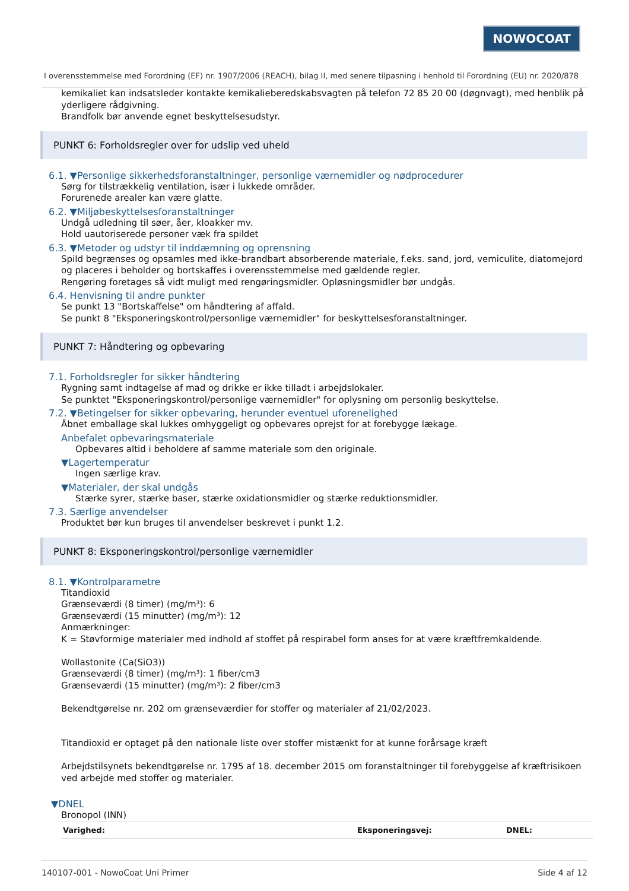NOWOCOAT
I overensstemmelse med Forordning (EF) nr. 1907/2006 (REACH), bilag II, med senere tilpasning i henhold til Forordning (EU) nr. 2020/878
kemikaliet kan indsatsleder kontakte kemikalieberedskabsvagten på telefon 72 85 20 00 (døgnvagt), med henblik på yderligere rådgivning.
Brandfolk bør anvende egnet beskyttelsesudstyr.
PUNKT 6: Forholdsregler over for udslip ved uheld
6.1. ▼Personlige sikkerhedsforanstaltninger, personlige værnemidler og nødprocedurer
Sørg for tilstrækkelig ventilation, især i lukkede områder.
Forurenede arealer kan være glatte.
6.2. ▼Miljøbeskyttelsesforanstaltninger
Undgå udledning til søer, åer, kloakker mv.
Hold uautoriserede personer væk fra spildet
6.3. ▼Metoder og udstyr til inddæmning og oprensning
Spild begrænses og opsamles med ikke-brandbart absorberende materiale, f.eks. sand, jord, vemiculite, diatomejord og placeres i beholder og bortskaffes i overensstemmelse med gældende regler.
Rengøring foretages så vidt muligt med rengøringsmidler. Opløsningsmidler bør undgås.
6.4. Henvisning til andre punkter
Se punkt 13 "Bortskaffelse" om håndtering af affald.
Se punkt 8 "Eksponeringskontrol/personlige værnemidler" for beskyttelsesforanstaltninger.
PUNKT 7: Håndtering og opbevaring
7.1. Forholdsregler for sikker håndtering
Rygning samt indtagelse af mad og drikke er ikke tilladt i arbejdslokaler.
Se punktet "Eksponeringskontrol/personlige værnemidler" for oplysning om personlig beskyttelse.
7.2. ▼Betingelser for sikker opbevaring, herunder eventuel uforenelighed
Åbnet emballage skal lukkes omhyggeligt og opbevares oprejst for at forebygge lækage.
Anbefalet opbevaringsmateriale
Opbevares altid i beholdere af samme materiale som den originale.
▼Lagertemperatur
Ingen særlige krav.
▼Materialer, der skal undgås
Stærke syrer, stærke baser, stærke oxidationsmidler og stærke reduktionsmidler.
7.3. Særlige anvendelser
Produktet bør kun bruges til anvendelser beskrevet i punkt 1.2.
PUNKT 8: Eksponeringskontrol/personlige værnemidler
8.1. ▼Kontrolparametre
Titandioxid
Grænseværdi (8 timer) (mg/m³): 6
Grænseværdi (15 minutter) (mg/m³): 12
Anmærkninger:
K = Støvformige materialer med indhold af stoffet på respirabel form anses for at være kræftfremkaldende.
Wollastonite (Ca(SiO3))
Grænseværdi (8 timer) (mg/m³): 1 fiber/cm3
Grænseværdi (15 minutter) (mg/m³): 2 fiber/cm3
Bekendtgørelse nr. 202 om grænseværdier for stoffer og materialer af 21/02/2023.
Titandioxid er optaget på den nationale liste over stoffer mistænkt for at kunne forårsage kræft
Arbejdstilsynets bekendtgørelse nr. 1795 af 18. december 2015 om foranstaltninger til forebyggelse af kræftrisikoen ved arbejde med stoffer og materialer.
▼DNEL
Bronopol (INN)
| Varighed: | Eksponeringsvej: | DNEL: |
| --- | --- | --- |
140107-001 - NowoCoat Uni Primer Side 4 af 12